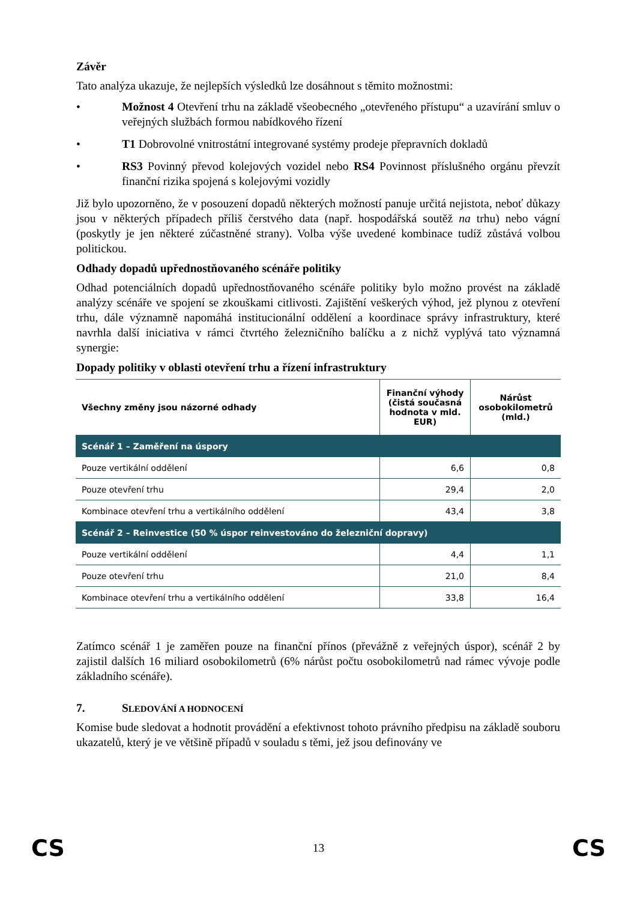Závěr
Tato analýza ukazuje, že nejlepších výsledků lze dosáhnout s těmito možnostmi:
• Možnost 4 Otevření trhu na základě všeobecného „otevřeného přístupu“ a uzavírání smluv o veřejných službách formou nabídkového řízení
• T1 Dobrovolné vnitrostátní integrované systémy prodeje přepravních dokladů
• RS3 Povinný převod kolejových vozidel nebo RS4 Povinnost příslušného orgánu převzít finanční rizika spojená s kolejovými vozidly
Již bylo upozorněno, že v posouzení dopadů některých možností panuje určitá nejistota, neboť důkazy jsou v některých případech příliš čerstvého data (např. hospodářská soutěž na trhu) nebo vágní (poskytly je jen některé zúčastněné strany). Volba výše uvedené kombinace tudíž zůstává volbou politickou.
Odhady dopadů upřednostňovaného scénáře politiky
Odhad potenciálních dopadů upřednostňovaného scénáře politiky bylo možno provést na základě analýzy scénáře ve spojení se zkouškami citlivosti. Zajištění veškerých výhod, jež plynou z otevření trhu, dále významně napomáhá institucionální oddělení a koordinace správy infrastruktury, které navrhla další iniciativa v rámci čtvrtého železničního balíčku a z nichž vyplývá tato významná synergie:
Dopady politiky v oblasti otevření trhu a řízení infrastruktury
| Všechny změny jsou názorné odhady | Finanční výhody (čistá současná hodnota v mld. EUR) | Nárůst osobokilometrů (mld.) |
| --- | --- | --- |
| Scénář 1 – Zaměření na úspory | | |
| Pouze vertikální oddělení | 6,6 | 0,8 |
| Pouze otevření trhu | 29,4 | 2,0 |
| Kombinace otevření trhu a vertikálního oddělení | 43,4 | 3,8 |
| Scénář 2 – Reinvestice (50 % úspor reinvestováno do železniční dopravy) | | |
| Pouze vertikální oddělení | 4,4 | 1,1 |
| Pouze otevření trhu | 21,0 | 8,4 |
| Kombinace otevření trhu a vertikálního oddělení | 33,8 | 16,4 |
Zatímco scénář 1 je zaměřen pouze na finanční přínos (převážně z veřejných úspor), scénář 2 by zajistil dalších 16 miliard osobokilometrů (6% nárůst počtu osobokilometrů nad rámec vývoje podle základního scénáře).
7. SLEDOVÁNÍ A HODNOCENÍ
Komise bude sledovat a hodnotit provádění a efektivnost tohoto právního předpisu na základě souboru ukazatelů, který je ve většině případů v souladu s těmi, jež jsou definovány ve
CS 13 CS